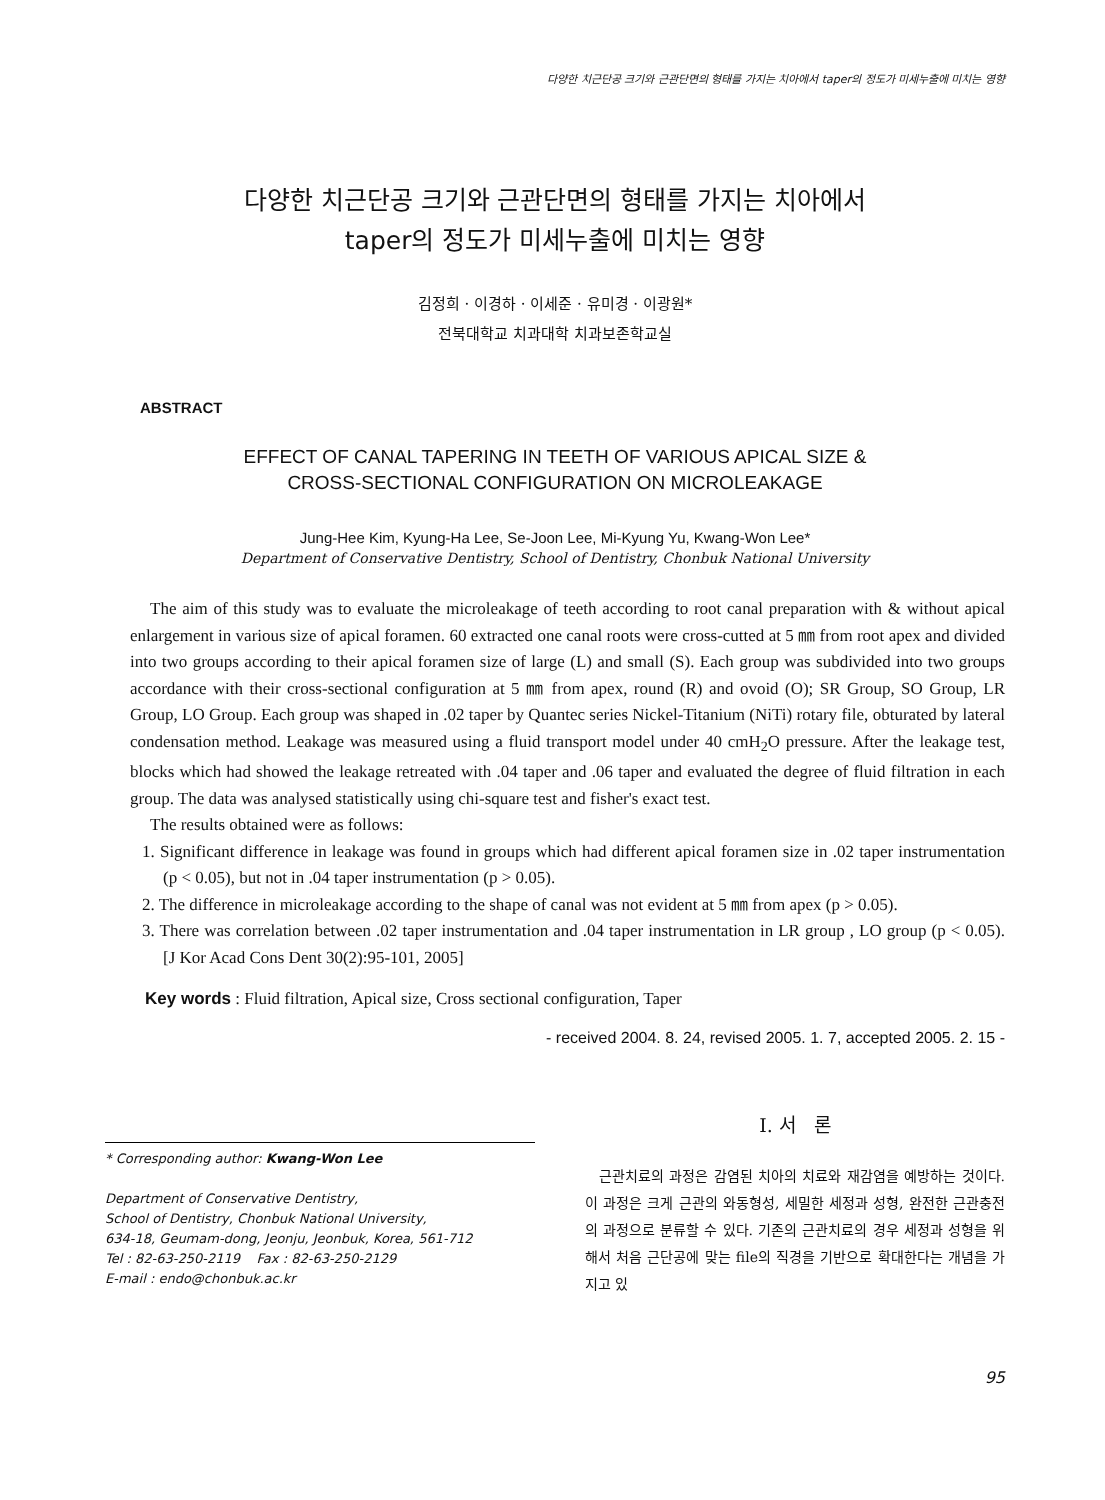다양한 치근단공 크기와 근관단면의 형태를 가지는 치아에서 taper의 정도가 미세누출에 미치는 영향
다양한 치근단공 크기와 근관단면의 형태를 가지는 치아에서
taper의 정도가 미세누출에 미치는 영향
김정희 · 이경하 · 이세준 · 유미경 · 이광원*
전북대학교 치과대학 치과보존학교실
ABSTRACT
EFFECT OF CANAL TAPERING IN TEETH OF VARIOUS APICAL SIZE &
CROSS-SECTIONAL CONFIGURATION ON MICROLEAKAGE
Jung-Hee Kim, Kyung-Ha Lee, Se-Joon Lee, Mi-Kyung Yu, Kwang-Won Lee*
Department of Conservative Dentistry, School of Dentistry, Chonbuk National University
The aim of this study was to evaluate the microleakage of teeth according to root canal preparation with & without apical enlargement in various size of apical foramen. 60 extracted one canal roots were cross-cutted at 5 ㎜ from root apex and divided into two groups according to their apical foramen size of large (L) and small (S). Each group was subdivided into two groups accordance with their cross-sectional configuration at 5 ㎜ from apex, round (R) and ovoid (O); SR Group, SO Group, LR Group, LO Group. Each group was shaped in .02 taper by Quantec series Nickel-Titanium (NiTi) rotary file, obturated by lateral condensation method. Leakage was measured using a fluid transport model under 40 cmH<sub>2</sub>O pressure. After the leakage test, blocks which had showed the leakage retreated with .04 taper and .06 taper and evaluated the degree of fluid filtration in each group. The data was analysed statistically using chi-square test and fisher's exact test.
The results obtained were as follows:
1. Significant difference in leakage was found in groups which had different apical foramen size in .02 taper instrumentation (p < 0.05), but not in .04 taper instrumentation (p > 0.05).
2. The difference in microleakage according to the shape of canal was not evident at 5 ㎜ from apex (p > 0.05).
3. There was correlation between .02 taper instrumentation and .04 taper instrumentation in LR group , LO group (p < 0.05). [J Kor Acad Cons Dent 30(2):95-101, 2005]
Key words : Fluid filtration, Apical size, Cross sectional configuration, Taper
- received 2004. 8. 24, revised 2005. 1. 7, accepted 2005. 2. 15 -
* Corresponding author: Kwang-Won Lee
Department of Conservative Dentistry,
School of Dentistry, Chonbuk National University,
634-18, Geumam-dong, Jeonju, Jeonbuk, Korea, 561-712
Tel : 82-63-250-2119 Fax : 82-63-250-2129
E-mail : endo@chonbuk.ac.kr
Ⅰ. 서 론
근관치료의 과정은 감염된 치아의 치료와 재감염을 예방하는 것이다. 이 과정은 크게 근관의 와동형성, 세밀한 세정과 성형, 완전한 근관충전의 과정으로 분류할 수 있다. 기존의 근관치료의 경우 세정과 성형을 위해서 처음 근단공에 맞는 file의 직경을 기반으로 확대한다는 개념을 가지고 있
95